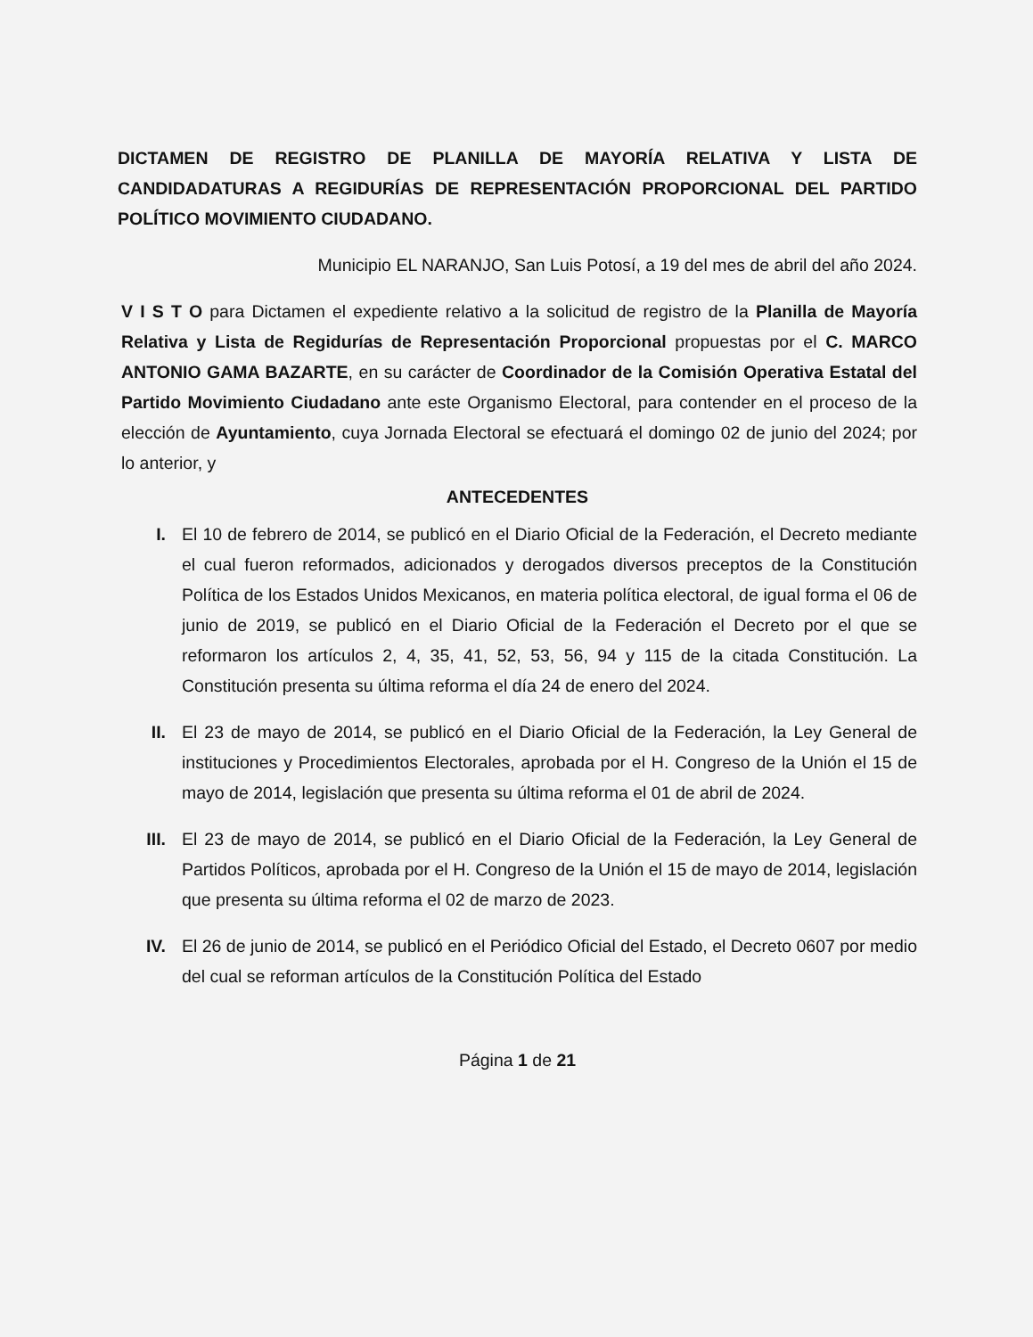DICTAMEN DE REGISTRO DE PLANILLA DE MAYORÍA RELATIVA Y LISTA DE CANDIDADATURAS A REGIDURÍAS DE REPRESENTACIÓN PROPORCIONAL DEL PARTIDO POLÍTICO MOVIMIENTO CIUDADANO.
Municipio EL NARANJO, San Luis Potosí, a 19 del mes de abril del año 2024.
V I S T O para Dictamen el expediente relativo a la solicitud de registro de la Planilla de Mayoría Relativa y Lista de Regidurías de Representación Proporcional propuestas por el C. MARCO ANTONIO GAMA BAZARTE, en su carácter de Coordinador de la Comisión Operativa Estatal del Partido Movimiento Ciudadano ante este Organismo Electoral, para contender en el proceso de la elección de Ayuntamiento, cuya Jornada Electoral se efectuará el domingo 02 de junio del 2024; por lo anterior, y
ANTECEDENTES
I. El 10 de febrero de 2014, se publicó en el Diario Oficial de la Federación, el Decreto mediante el cual fueron reformados, adicionados y derogados diversos preceptos de la Constitución Política de los Estados Unidos Mexicanos, en materia política electoral, de igual forma el 06 de junio de 2019, se publicó en el Diario Oficial de la Federación el Decreto por el que se reformaron los artículos 2, 4, 35, 41, 52, 53, 56, 94 y 115 de la citada Constitución. La Constitución presenta su última reforma el día 24 de enero del 2024.
II. El 23 de mayo de 2014, se publicó en el Diario Oficial de la Federación, la Ley General de instituciones y Procedimientos Electorales, aprobada por el H. Congreso de la Unión el 15 de mayo de 2014, legislación que presenta su última reforma el 01 de abril de 2024.
III. El 23 de mayo de 2014, se publicó en el Diario Oficial de la Federación, la Ley General de Partidos Políticos, aprobada por el H. Congreso de la Unión el 15 de mayo de 2014, legislación que presenta su última reforma el 02 de marzo de 2023.
IV. El 26 de junio de 2014, se publicó en el Periódico Oficial del Estado, el Decreto 0607 por medio del cual se reforman artículos de la Constitución Política del Estado
Página 1 de 21